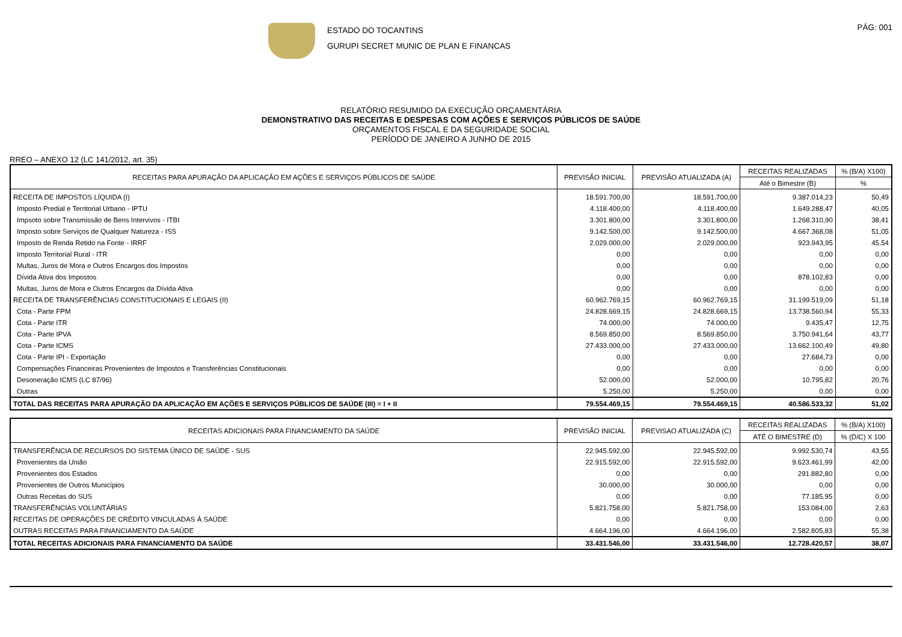ESTADO DO TOCANTINS
GURUPI SECRET MUNIC DE PLAN E FINANCAS
PÁG: 001
RELATÓRIO RESUMIDO DA EXECUÇÃO ORÇAMENTÁRIA
DEMONSTRATIVO DAS RECEITAS E DESPESAS COM AÇÕES E SERVIÇOS PÚBLICOS DE SAÚDE
ORÇAMENTOS FISCAL E DA SEGURIDADE SOCIAL
PERÍODO DE JANEIRO A JUNHO DE 2015
RREO – ANEXO 12 (LC 141/2012, art. 35)
| RECEITAS PARA APURAÇÃO DA APLICAÇÃO EM AÇÕES E SERVIÇOS PÚBLICOS DE SAÚDE | PREVISÃO INICIAL | PREVISÃO ATUALIZADA (A) | RECEITAS REALIZADAS | % (B/A) X100) |
| --- | --- | --- | --- | --- |
| | | | Até o Bimestre (B) | % |
| RECEITA DE IMPOSTOS LÍQUIDA (I) | 18.591.700,00 | 18.591.700,00 | 9.387.014,23 | 50,49 |
| Imposto Predial e Territorial Urbano - IPTU | 4.118.400,00 | 4.118.400,00 | 1.649.288,47 | 40,05 |
| Impsoto sobre Transmissão de Bens Intervivos - ITBI | 3.301.800,00 | 3.301.800,00 | 1.268.310,90 | 38,41 |
| Imposto sobre Serviços de Qualquer Natureza - ISS | 9.142.500,00 | 9.142.500,00 | 4.667.368,08 | 51,05 |
| Imposto de Renda Retido na Fonte - IRRF | 2.029.000,00 | 2.029.000,00 | 923.943,95 | 45,54 |
| Imposto Territorial Rural - ITR | 0,00 | 0,00 | 0,00 | 0,00 |
| Multas, Juros de Mora e Outros Encargos dos Impostos | 0,00 | 0,00 | 0,00 | 0,00 |
| Dívida Ativa dos Impostos | 0,00 | 0,00 | 878.102,83 | 0,00 |
| Multas, Juros de Mora e Outros Encargos da Dívida Ativa | 0,00 | 0,00 | 0,00 | 0,00 |
| RECEITA DE TRANSFERÊNCIAS CONSTITUCIONAIS E LEGAIS (II) | 60.962.769,15 | 60.962.769,15 | 31.199.519,09 | 51,18 |
| Cota - Parte FPM | 24.828.669,15 | 24.828.669,15 | 13.738.560,94 | 55,33 |
| Cota - Parte ITR | 74.000,00 | 74.000,00 | 9.435,47 | 12,75 |
| Cota - Parte IPVA | 8.569.850,00 | 8.569.850,00 | 3.750.941,64 | 43,77 |
| Cota - Parte ICMS | 27.433.000,00 | 27.433.000,00 | 13.662.100,49 | 49,80 |
| Cota - Parte IPI - Exportação | 0,00 | 0,00 | 27.684,73 | 0,00 |
| Compensações Financeiras Provenientes de Impostos e Transferências Constitucionais | 0,00 | 0,00 | 0,00 | 0,00 |
| Desoneração ICMS (LC 87/96) | 52.000,00 | 52.000,00 | 10.795,82 | 20,76 |
| Outras | 5.250,00 | 5.250,00 | 0,00 | 0,00 |
| TOTAL DAS RECEITAS PARA APURAÇÃO DA APLICAÇÃO EM AÇÕES E SERVIÇOS PÚBLICOS DE SAÚDE (III) = I + II | 79.554.469,15 | 79.554.469,15 | 40.586.533,32 | 51,02 |
| RECEITAS ADICIONAIS PARA FINANCIAMENTO DA SAÚDE | PREVISÃO INICIAL | PREVISAO ATUALIZADA (C) | RECEITAS REALIZADAS | % (B/A) X100) |
| --- | --- | --- | --- | --- |
| | | | ATÉ O BIMESTRE (D) | % (D/C) X 100 |
| TRANSFERÊNCIA DE RECURSOS DO SISTEMA ÚNICO DE SAÚDE - SUS | 22.945.592,00 | 22.945.592,00 | 9.992.530,74 | 43,55 |
| Provenientes da União | 22.915.592,00 | 22.915.592,00 | 9.623.461,99 | 42,00 |
| Provenientes dos Estados | 0,00 | 0,00 | 291.882,80 | 0,00 |
| Provenientes de Outros Municípios | 30.000,00 | 30.000,00 | 0,00 | 0,00 |
| Outras Receitas do SUS | 0,00 | 0,00 | 77.185,95 | 0,00 |
| TRANSFERÊNCIAS VOLUNTÁRIAS | 5.821.758,00 | 5.821.758,00 | 153.084,00 | 2,63 |
| RECEITAS DE OPERAÇÕES DE CRÉDITO VINCULADAS À SAÚDE | 0,00 | 0,00 | 0,00 | 0,00 |
| OUTRAS RECEITAS PARA FINANCIAMENTO DA SAÚDE | 4.664.196,00 | 4.664.196,00 | 2.582.805,83 | 55,38 |
| TOTAL RECEITAS ADICIONAIS PARA FINANCIAMENTO DA SAÚDE | 33.431.546,00 | 33.431.546,00 | 12.728.420,57 | 38,07 |